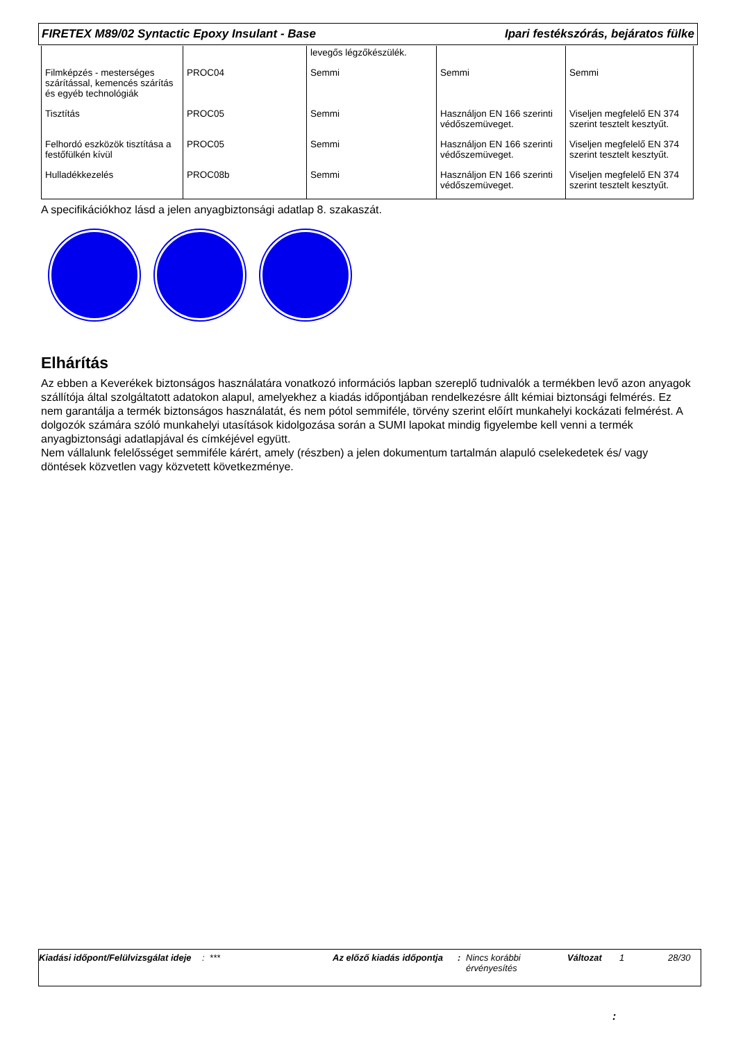FIRETEX M89/02 Syntactic Epoxy Insulant - Base Ipari festékszórás, bejáratos fülke
| | | levegős légzőkészülék. | | |
| Filmképzés - mesterséges szárítással, kemencés szárítás és egyéb technológiák | PROC04 | Semmi | Semmi | Semmi |
| Tisztítás | PROC05 | Semmi | Használjon EN 166 szerinti védőszemüveget. | Viseljen megfelelő EN 374 szerint tesztelt kesztyűt. |
| Felhordó eszközök tisztítása a festőfülkén kívül | PROC05 | Semmi | Használjon EN 166 szerinti védőszemüveget. | Viseljen megfelelő EN 374 szerint tesztelt kesztyűt. |
| Hulladékkezelés | PROC08b | Semmi | Használjon EN 166 szerinti védőszemüveget. | Viseljen megfelelő EN 374 szerint tesztelt kesztyűt. |
A specifikációkhoz lásd a jelen anyagbiztonsági adatlap 8. szakaszát.
Elhárítás
Az ebben a Keverékek biztonságos használatára vonatkozó információs lapban szereplő tudnivalók a termékben levő azon anyagok szállítója által szolgáltatott adatokon alapul, amelyekhez a kiadás időpontjában rendelkezésre állt kémiai biztonsági felmérés. Ez nem garantálja a termék biztonságos használatát, és nem pótol semmiféle, törvény szerint előírt munkahelyi kockázati felmérést. A dolgozók számára szóló munkahelyi utasítások kidolgozása során a SUMI lapokat mindig figyelembe kell venni a termék anyagbiztonsági adatlapjával és címkéjével együtt.
Nem vállalunk felelősséget semmiféle kárért, amely (részben) a jelen dokumentum tartalmán alapuló cselekedetek és/ vagy döntések közvetlen vagy közvetett következménye.
Kiadási időpont/Felülvizsgálat ideje
: *** Az előző kiadás időpontja
: Nincs korábbi érvényesítés
Változat 1 28/30
: